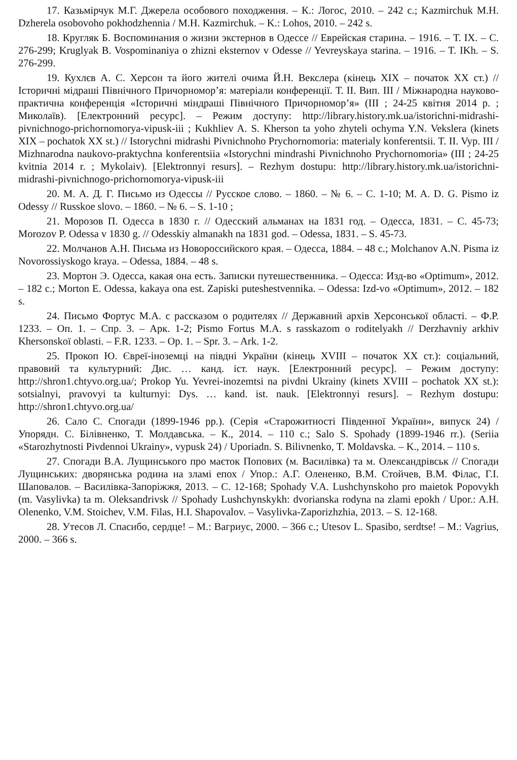17. Казьмірчук М.Г. Джерела особового походження. – К.: Логос, 2010. – 242 с.; Kazmirchuk M.H. Dzherela osobovoho pokhodzhennia / M.H. Kazmirchuk. – K.: Lohos, 2010. – 242 s.
18. Кругляк Б. Воспоминания о жизни экстернов в Одессе // Еврейская старина. – 1916. – Т. IX. – С. 276-299; Kruglyak B. Vospominaniya o zhizni eksternov v Odesse // Yevreyskaya starina. – 1916. – T. IKh. – S. 276-299.
19. Кухлєв А. С. Херсон та його жителі очима Й.Н. Векслера (кінець XIX – початок XX ст.) // Історичні мідраші Північного Причорномор’я: матеріали конференції. Т. II. Вип. III / Міжнародна науково-практична конференція «Історичні міндраші Північного Причорномор’я» (III ; 24-25 квітня 2014 р. ; Миколаїв). [Електронний ресурс]. – Режим доступу: http://library.history.mk.ua/istorichni-midrashi-pivnichnogo-prichornomorya-vipusk-iii ; Kukhliev A. S. Kherson ta yoho zhyteli ochyma Y.N. Vekslera (kinets XIX – pochatok XX st.) // Istorychni midrashi Pivnichnoho Prychornomoria: materialy konferentsii. T. II. Vyp. III / Mizhnarodna naukovo-praktychna konferentsiia «Istorychni mindrashi Pivnichnoho Prychornomoria» (III ; 24-25 kvitnia 2014 r. ; Mykolaiv). [Elektronnyi resurs]. – Rezhym dostupu: http://library.history.mk.ua/istorichni-midrashi-pivnichnogo-prichornomorya-vipusk-iii
20. М. А. Д. Г. Письмо из Одессы // Русское слово. – 1860. – № 6. – С. 1-10; M. A. D. G. Pismo iz Odessy // Russkoe slovo. – 1860. – № 6. – S. 1-10 ;
21. Морозов П. Одесса в 1830 г. // Одесский альманах на 1831 год. – Одесса, 1831. – С. 45-73; Morozov P. Odessa v 1830 g. // Odesskiy almanakh na 1831 god. – Odessa, 1831. – S. 45-73.
22. Молчанов А.Н. Письма из Новороссийского края. – Одесса, 1884. – 48 с.; Molchanov A.N. Pisma iz Novorossiyskogo kraya. – Odessa, 1884. – 48 s.
23. Мортон Э. Одесса, какая она есть. Записки путешественника. – Одесса: Изд-во «Optimum», 2012. – 182 с.; Morton E. Odessa, kakaya ona est. Zapiski puteshestvennika. – Odessa: Izd-vo «Optimum», 2012. – 182 s.
24. Письмо Фортус М.А. с рассказом о родителях // Державний архів Херсонської області. – Ф.Р. 1233. – Оп. 1. – Спр. 3. – Арк. 1-2; Pismo Fortus M.A. s rasskazom o roditelyakh // Derzhavniy arkhiv Khersonskoї oblasti. – F.R. 1233. – Op. 1. – Spr. 3. – Ark. 1-2.
25. Прокоп Ю. Євреї-іноземці на півдні України (кінець XVIII – початок XX ст.): соціальний, правовий та культурний: Дис. … канд. іст. наук. [Електронний ресурс]. – Режим доступу: http://shron1.chtyvo.org.ua/; Prokop Yu. Yevrei-inozemtsi na pivdni Ukrainy (kinets XVIII – pochatok XX st.): sotsialnyi, pravovyi ta kulturnyi: Dys. … kand. ist. nauk. [Elektronnyi resurs]. – Rezhym dostupu: http://shron1.chtyvo.org.ua/
26. Сало С. Спогади (1899-1946 рр.). (Серія «Старожитності Південної України», випуск 24) / Упорядн. С. Білівненко, Т. Молдавська. – К., 2014. – 110 с.; Salo S. Spohady (1899-1946 rr.). (Seriia «Starozhytnosti Pivdennoi Ukrainy», vypusk 24) / Uporiadn. S. Bilivnenko, T. Moldavska. – K., 2014. – 110 s.
27. Спогади В.А. Лущинського про маєток Попових (м. Василівка) та м. Олександрівськ // Спогади Лущинських: дворянська родина на зламі епох / Упор.: А.Г. Олененко, В.М. Стойчев, В.М. Філас, Г.І. Шаповалов. – Василівка-Запоріжжя, 2013. – С. 12-168; Spohady V.A. Lushchynskoho pro maietok Popovykh (m. Vasylivka) ta m. Oleksandrivsk // Spohady Lushchynskykh: dvorianska rodyna na zlami epokh / Upor.: A.H. Olenenko, V.M. Stoichev, V.M. Filas, H.I. Shapovalov. – Vasylivka-Zaporizhzhia, 2013. – S. 12-168.
28. Утесов Л. Спасибо, сердце! – М.: Вагриус, 2000. – 366 с.; Utesov L. Spasibo, serdtse! – M.: Vagrius, 2000. – 366 s.